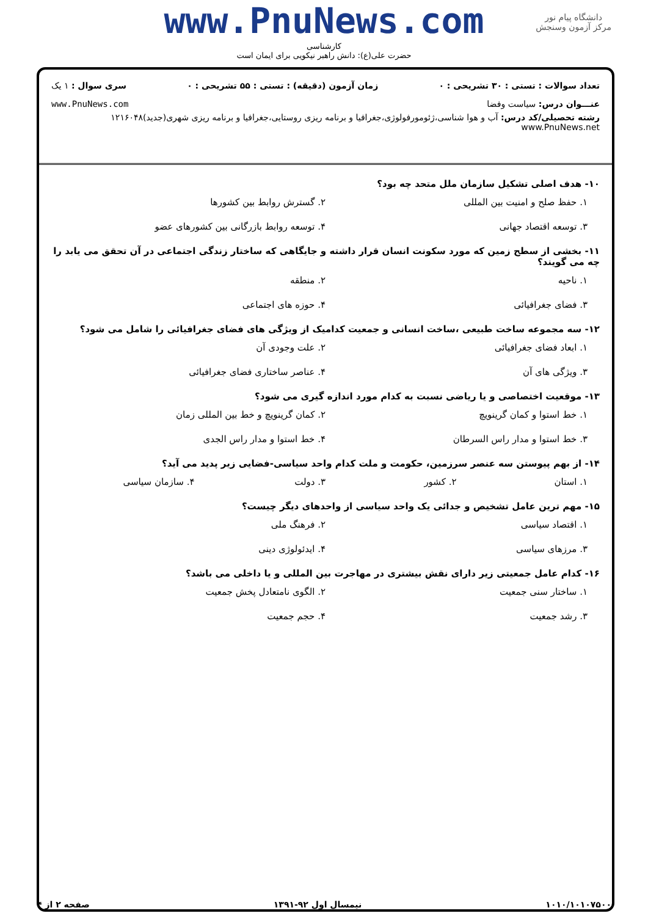دانشگاه پیام نور
مرکز آزمون وسنجش
www.PnuNews.com
کارشناسی
حضرت علی(ع): دانش راهبر نیکویی برای ایمان است
تعداد سوالات : تستی : ۳۰ تشریحی : ۰ زمان آزمون (دقیقه) : تستی : ۵۵ تشریحی : ۰ سری سوال : ۱ یک
عنـــوان درس: سیاست وفضا www.PnuNews.com
رشته تحصیلی/کد درس: آب و هوا شناسی،ژئومورفولوژی،جغرافیا و برنامه ریزی روستایی،جغرافیا و برنامه ریزی شهری(جدید)۱۲۱۶۰۴۸ www.PnuNews.net
۱۰- هدف اصلی تشکیل سازمان ملل متحد چه بود؟
۱. حفظ صلح و امنیت بین المللی ۲. گسترش روابط بین کشورها ۳. توسعه اقتصاد جهانی ۴. توسعه روابط بازرگانی بین کشورهای عضو
۱۱- بخشی از سطح زمین که مورد سکونت انسان قرار داشته و جایگاهی که ساختار زندگی اجتماعی در آن تحقق می یابد را چه می گویند؟
۱. ناحیه ۲. منطقه ۳. فضای جغرافیائی ۴. حوزه های اجتماعی
۱۲- سه مجموعه ساخت طبیعی ،ساخت انسانی و جمعیت کدامیک از ویژگی های فضای جغرافیائی را شامل می شود؟
۱. ابعاد فضای جغرافیائی ۲. علت وجودی آن ۳. ویژگی های آن ۴. عناصر ساختاری فضای جغرافیائی
۱۳- موقعیت اختصاصی و یا ریاضی نسبت به کدام مورد اندازه گیری می شود؟
۱. خط استوا و کمان گرینویچ ۲. کمان گرینویچ و خط بین المللی زمان ۳. خط استوا و مدار راس السرطان ۴. خط استوا و مدار راس الجدی
۱۴- از بهم پیوستن سه عنصر سرزمین، حکومت و ملت کدام واحد سیاسی-فضایی زیر پدید می آید؟
۱. استان ۲. کشور ۳. دولت ۴. سازمان سیاسی
۱۵- مهم ترین عامل تشخیص و جدائی یک واحد سیاسی از واحدهای دیگر چیست؟
۱. اقتصاد سیاسی ۲. فرهنگ ملی ۳. مرزهای سیاسی ۴. ایدئولوژی دینی
۱۶- کدام عامل جمعیتی زیر دارای نقش بیشتری در مهاجرت بین المللی و یا داخلی می باشد؟
۱. ساختار سنی جمعیت ۲. الگوی نامتعادل پخش جمعیت ۳. رشد جمعیت ۴. حجم جمعیت
۱۰۱۰/۱۰۱۰۷۵۰۰ نیمسال اول ۹۲-۱۳۹۱ صفحه ۲ از ۴